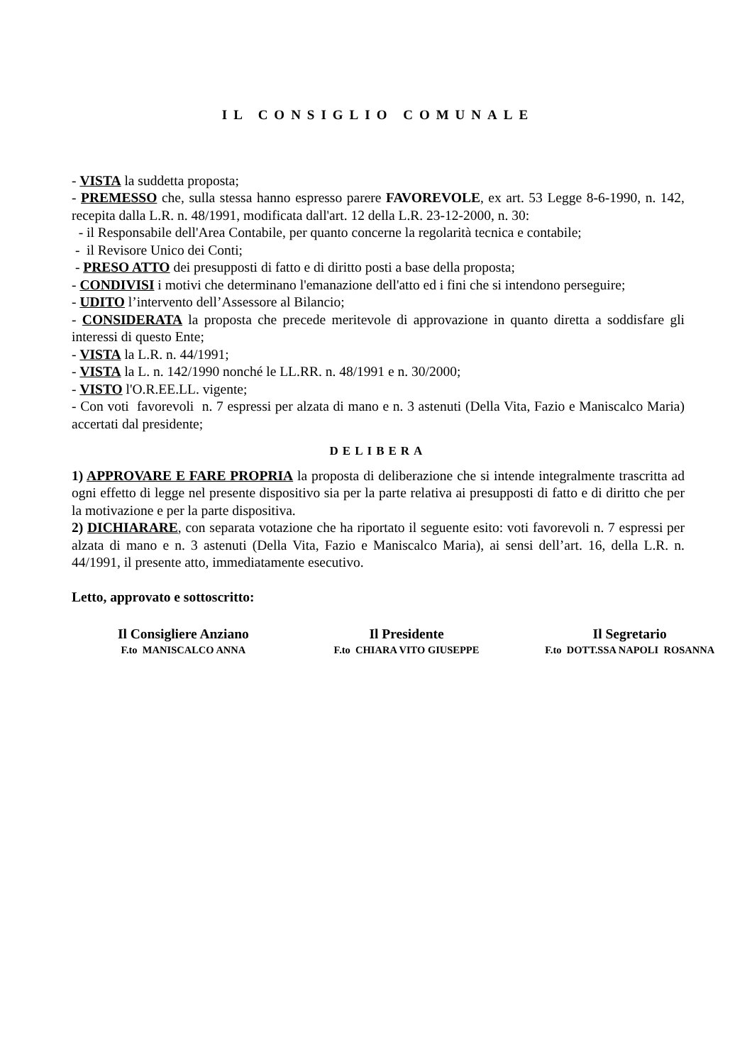IL CONSIGLIO COMUNALE
- VISTA la suddetta proposta;
- PREMESSO che, sulla stessa hanno espresso parere FAVOREVOLE, ex art. 53 Legge 8-6-1990, n. 142, recepita dalla L.R. n. 48/1991, modificata dall'art. 12 della L.R. 23-12-2000, n. 30:
- il Responsabile dell'Area Contabile, per quanto concerne la regolarità tecnica e contabile;
- il Revisore Unico dei Conti;
- PRESO ATTO dei presupposti di fatto e di diritto posti a base della proposta;
- CONDIVISI i motivi che determinano l'emanazione dell'atto ed i fini che si intendono perseguire;
- UDITO l’intervento dell’Assessore al Bilancio;
- CONSIDERATA la proposta che precede meritevole di approvazione in quanto diretta a soddisfare gli interessi di questo Ente;
- VISTA la L.R. n. 44/1991;
- VISTA la L. n. 142/1990 nonché le LL.RR. n. 48/1991 e n. 30/2000;
- VISTO l'O.R.EE.LL. vigente;
- Con voti favorevoli n. 7 espressi per alzata di mano e n. 3 astenuti (Della Vita, Fazio e Maniscalco Maria) accertati dal presidente;
DELIBERA
1) APPROVARE E FARE PROPRIA la proposta di deliberazione che si intende integralmente trascritta ad ogni effetto di legge nel presente dispositivo sia per la parte relativa ai presupposti di fatto e di diritto che per la motivazione e per la parte dispositiva.
2) DICHIARARE, con separata votazione che ha riportato il seguente esito: voti favorevoli n. 7 espressi per alzata di mano e n. 3 astenuti (Della Vita, Fazio e Maniscalco Maria), ai sensi dell’art. 16, della L.R. n. 44/1991, il presente atto, immediatamente esecutivo.
Letto, approvato e sottoscritto:
Il Consigliere Anziano
F.to MANISCALCO ANNA
Il Presidente
F.to CHIARA VITO GIUSEPPE
Il Segretario
F.to DOTT.SSA NAPOLI ROSANNA